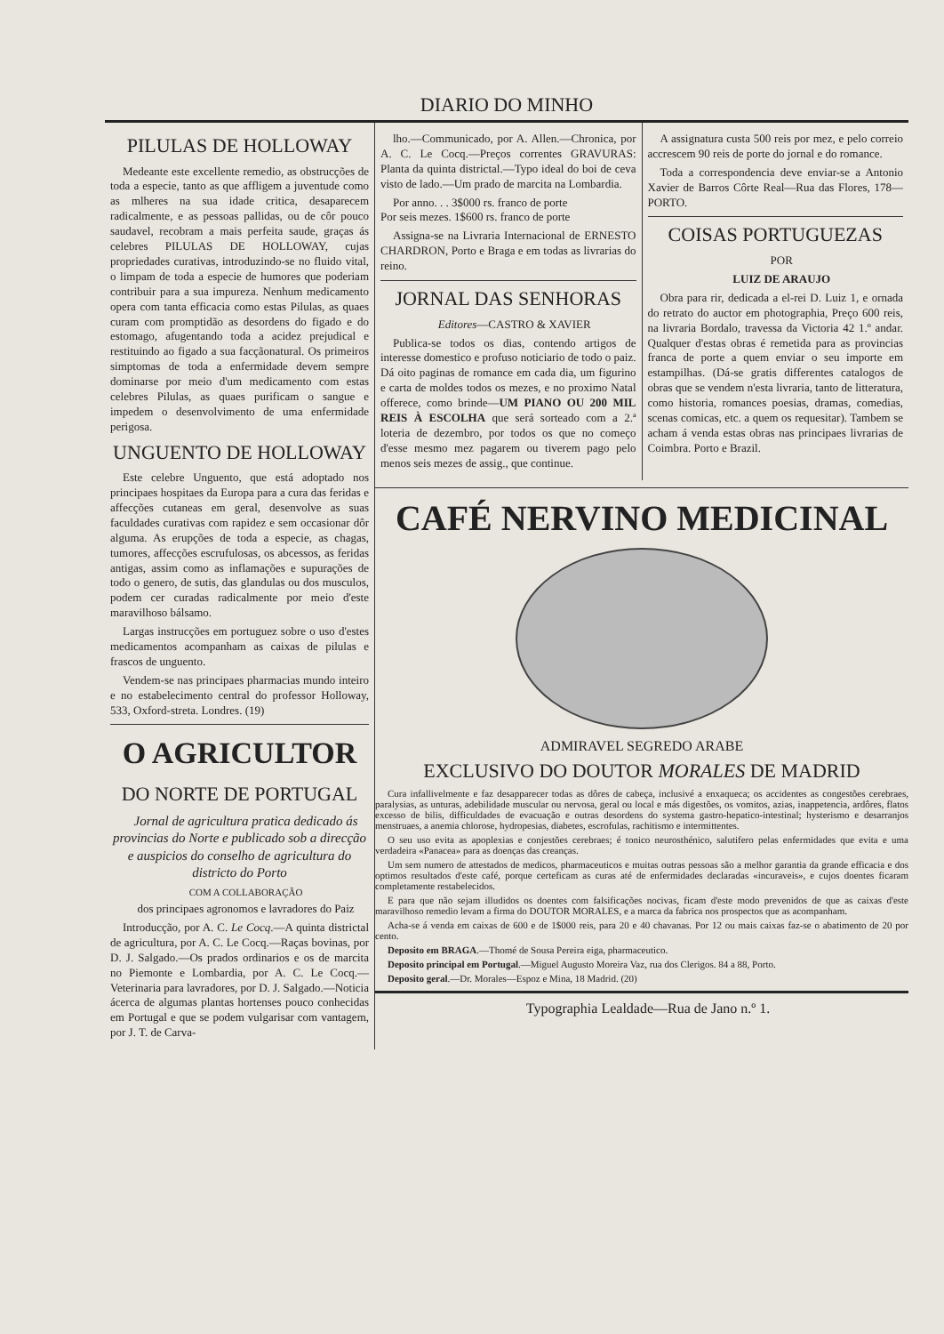DIARIO DO MINHO
PILULAS DE HOLLOWAY
Medeante este excellente remedio, as obstrucções de toda a especie, tanto as que affligem a juventude como as mlheres na sua idade critica, desaparecem radicalmente, e as pessoas pallidas, ou de côr pouco saudavel, recobram a mais perfeita saude, graças ás celebres PILULAS DE HOLLOWAY, cujas propriedades curativas, introduzindo-se no fluido vital, o limpam de toda a especie de humores que poderiam contribuir para a sua impureza. Nenhum medicamento opera com tanta efficacia como estas Pilulas, as quaes curam com promptidão as desordens do figado e do estomago, afugentando toda a acidez prejudical e restituindo ao figado a sua facçãonatural. Os primeiros simptomas de toda a enfermidade devem sempre dominarse por meio d'um medicamento com estas celebres Pilulas, as quaes purificam o sangue e impedem o desenvolvimento de uma enfermidade perigosa.
UNGUENTO DE HOLLOWAY
Este celebre Unguento, que está adoptado nos principaes hospitaes da Europa para a cura das feridas e affecções cutaneas em geral, desenvolve as suas faculdades curativas com rapidez e sem occasionar dôr alguma. As erupções de toda a especie, as chagas, tumores, affecções escrufulosas, os abcessos, as feridas antigas, assim como as inflamações e supurações de todo o genero, de sutis, das glandulas ou dos musculos, podem cer curadas radicalmente por meio d'este maravilhoso bálsamo.
Largas instrucções em portuguez sobre o uso d'estes medicamentos acompanham as caixas de pilulas e frascos de unguento.
Vendem-se nas principaes pharmacias mundo inteiro e no estabelecimento central do professor Holloway, 533, Oxford-streta. Londres. (19)
O AGRICULTOR
DO NORTE DE PORTUGAL
Jornal de agricultura pratica dedicado ás provincias do Norte e publicado sob a direcção e auspicios do conselho de agricultura do districto do Porto
COM A COLLABORAÇÃO
dos principaes agronomos e lavradores do Paiz
Introducção, por A. C. Le Cocq.—A quinta districtal de agricultura, por A. C. Le Cocq.—Raças bovinas, por D. J. Salgado.—Os prados ordinarios e os de marcita no Piemonte e Lombardia, por A. C. Le Cocq.—Veterinaria para lavradores, por D. J. Salgado.—Noticia ácerca de algumas plantas hortenses pouco conhecidas em Portugal e que se podem vulgarisar com vantagem, por J. T. de Carva-
lho.—Communicado, por A. Allen.—Chronica, por A. C. Le Cocq.—Preços correntes GRAVURAS: Planta da quinta districtal.—Typo ideal do boi de ceva visto de lado.—Um prado de marcita na Lombardia.
Por anno. . . 3$000 rs. franco de porte
Por seis mezes. 1$600 rs. franco de porte
Assigna-se na Livraria Internacional de ERNESTO CHARDRON, Porto e Braga e em todas as livrarias do reino.
JORNAL DAS SENHORAS
Editores—CASTRO & XAVIER
Publica-se todos os dias, contendo artigos de interesse domestico e profuso noticiario de todo o paiz. Dá oito paginas de romance em cada dia, um figurino e carta de moldes todos os mezes, e no proximo Natal offerece, como brinde—UM PIANO OU 200 MIL REIS À ESCOLHA que será sorteado com a 2.ª loteria de dezembro, por todos os que no começo d'esse mesmo mez pagarem ou tiverem pago pelo menos seis mezes de assig., que continue.
A assignatura custa 500 reis por mez, e pelo correio accrescem 90 reis de porte do jornal e do romance.
Toda a correspondencia deve enviar-se a Antonio Xavier de Barros Côrte Real—Rua das Flores, 178—PORTO.
COISAS PORTUGUEZAS
POR
LUIZ DE ARAUJO
Obra para rir, dedicada a el-rei D. Luiz 1, e ornada do retrato do auctor em photographia, Preço 600 reis, na livraria Bordalo, travessa da Victoria 42 1.º andar. Qualquer d'estas obras é remetida para as provincias franca de porte a quem enviar o seu importe em estampilhas. (Dá-se gratis differentes catalogos de obras que se vendem n'esta livraria, tanto de litteratura, como historia, romances poesias, dramas, comedias, scenas comicas, etc. a quem os requesitar). Tambem se acham á venda estas obras nas principaes livrarias de Coimbra. Porto e Brazil.
CAFÉ NERVINO MEDICINAL
ADMIRAVEL SEGREDO ARABE
EXCLUSIVO DO DOUTOR MORALES DE MADRID
Cura infallivelmente e faz desapparecer todas as dôres de cabeça, inclusivé a enxaqueca; os accidentes as congestões cerebraes, paralysias, as unturas, adebilidade muscular ou nervosa, geral ou local e más digestões, os vomitos, azias, inappetencia, ardôres, flatos excesso de bilis, difficuldades de evacuação e outras desordens do systema gastro-hepatico-intestinal; hysterismo e desarranjos menstruaes, a anemia chlorose, hydropesias, diabetes, escrofulas, rachitismo e intermittentes.
O seu uso evita as apoplexias e conjestões cerebraes; é tonico neurosthénico, salutifero pelas enfermidades que evita e uma verdadeira «Panacea» para as doenças das creanças.
Um sem numero de attestados de medicos, pharmaceuticos e muitas outras pessoas são a melhor garantia da grande efficacia e dos optimos resultados d'este café, porque certeficam as curas até de enfermidades declaradas «incuraveis», e cujos doentes ficaram completamente restabelecidos.
E para que não sejam illudidos os doentes com falsificações nocivas, ficam d'este modo prevenidos de que as caixas d'este maravilhoso remedio levam a firma do DOUTOR MORALES, e a marca da fabrica nos prospectos que as acompanham.
Acha-se á venda em caixas de 600 e de 1$000 reis, para 20 e 40 chavanas. Por 12 ou mais caixas faz-se o abatimento de 20 por cento.
Deposito em BRAGA.—Thomé de Sousa Pereira eiga, pharmaceutico.
Deposito principal em Portugal.—Miguel Augusto Moreira Vaz, rua dos Clerigos. 84 a 88, Porto.
Deposito geral.—Dr. Morales—Espoz e Mina, 18 Madrid. (20)
Typographia Lealdade—Rua de Jano n.º 1.